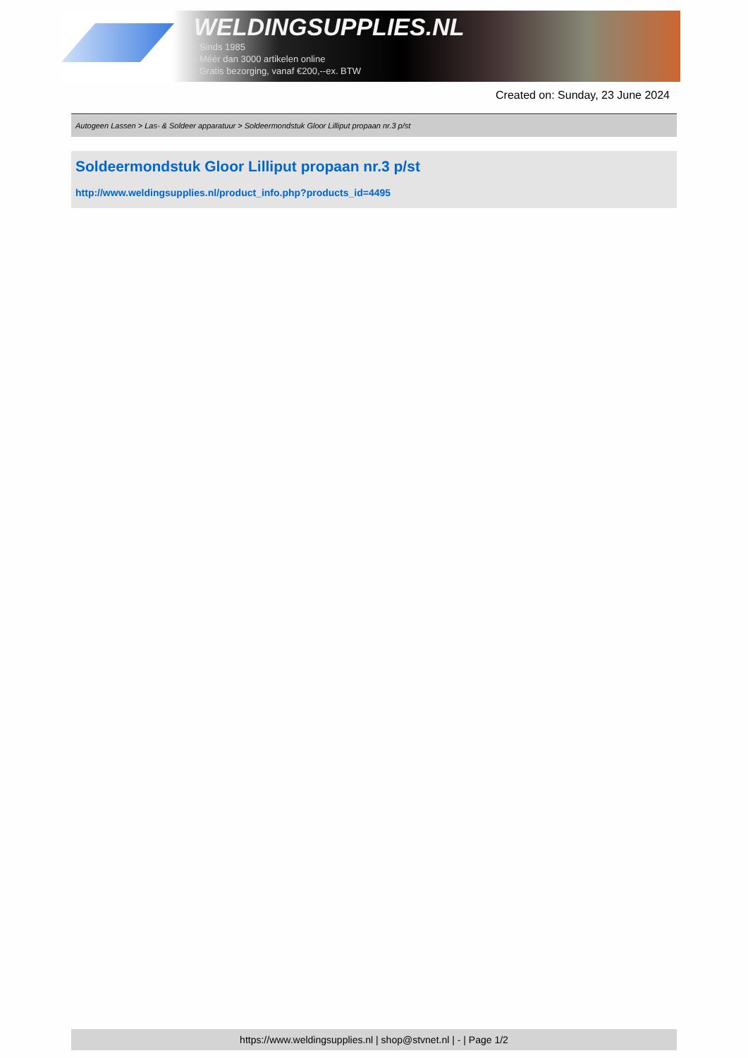WELDINGSUPPLIES.NL
- Sinds 1985
- Méér dan 3000 artikelen online
- Gratis bezorging, vanaf €200,--ex. BTW
Created on: Sunday, 23 June 2024
Autogeen Lassen > Las- & Soldeer apparatuur > Soldeermondstuk Gloor Lilliput propaan nr.3 p/st
Soldeermondstuk Gloor Lilliput propaan nr.3 p/st
http://www.weldingsupplies.nl/product_info.php?products_id=4495
https://www.weldingsupplies.nl | shop@stvnet.nl | - | Page 1/2